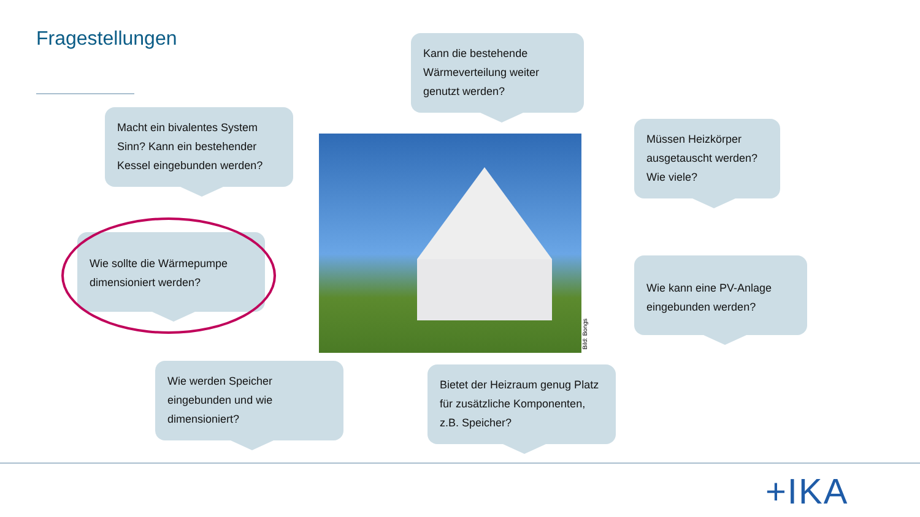Fragestellungen
Kann die bestehende Wärmeverteilung weiter genutzt werden?
Macht ein bivalentes System Sinn? Kann ein bestehender Kessel eingebunden werden?
Müssen Heizkörper ausgetauscht werden? Wie viele?
Bild: Bongs
Wie sollte die Wärmepumpe dimensioniert werden?
Wie kann eine PV-Anlage eingebunden werden?
Wie werden Speicher eingebunden und wie dimensioniert?
Bietet der Heizraum genug Platz für zusätzliche Komponenten, z.B. Speicher?
+IKA